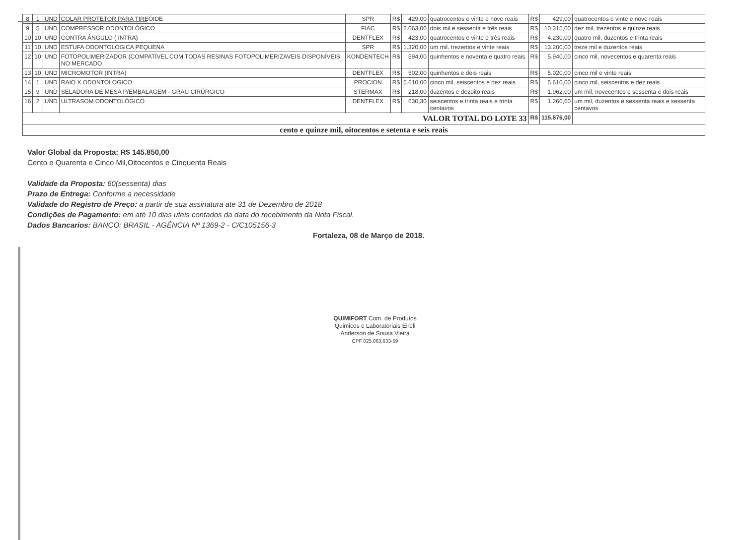| 8 | 1 | UND | COLAR PROTETOR PARA TIREÓIDE | SPR | R$ | 429,00 | quatrocentos e vinte e nove reais | R$ | 429,00 | quatrocentos e vinte e nove reais |
| 9 | 5 | UND | COMPRESSOR ODONTOLÓGICO | FIAC | R$ | 2.063,00 | dois mil e sessenta e três reais | R$ | 10.315,00 | dez mil, trezentos e quinze reais |
| 10 | 10 | UND | CONTRA ÂNGULO ( INTRA) | DENTFLEX | R$ | 423,00 | quatrocentos e vinte e três reais | R$ | 4.230,00 | quatro mil, duzentos e trinta reais |
| 11 | 10 | UND | ESTUFA ODONTOLOGICA PEQUENA | SPR | R$ | 1.320,00 | um mil, trezentos e vinte reais | R$ | 13.200,00 | treze mil e duzentos reais |
| 12 | 10 | UND | FOTOPOLIMERIZADOR (COMPATÍVEL COM TODAS RESINAS FOTOPOLIMERIZAVEIS DISPONÍVEIS NO MERCADO | KONDENTECH | R$ | 594,00 | quinhentos e noventa e quatro reais | R$ | 5.940,00 | cinco mil, novecentos e quarenta reais |
| 13 | 10 | UND | MICROMOTOR (INTRA) | DENTFLEX | R$ | 502,00 | quinhentos e dois reais | R$ | 5.020,00 | cinco mil e vinte reais |
| 14 | 1 | UND | RAIO X ODONTOLOGICO | PROCION | R$ | 5.610,00 | cinco mil, seiscentos e dez reais | R$ | 5.610,00 | cinco mil, seiscentos e dez reais |
| 15 | 9 | UND | SELADORA DE MESA P/EMBALAGEM - GRAU CIRÚRGICO | STERMAX | R$ | 218,00 | duzentos e dezoito reais | R$ | 1.962,00 | um mil, novecentos e sessenta e dois reais |
| 16 | 2 | UND | ULTRASOM ODONTOLÓGICO | DENTFLEX | R$ | 630,30 | seiscentos e trinta reais e trinta centavos | R$ | 1.260,60 | um mil, duzentos e sessenta reais e sessenta centavos |
| VALOR TOTAL DO LOTE 33 | | | | | | | | R$ | 115.876,00 | |
| cento e quinze mil, oitocentos e setenta e seis reais | | | | | | | | | | |
Valor Global da Proposta: R$ 145.850,00
Cento e Quarenta e Cinco Mil,Oitocentos e Cinquenta Reais
Validade da Proposta: 60(sessenta) dias
Prazo de Entrega: Conforme a necessidade
Validade do Registro de Preço: a partir de sua assinatura ate 31 de Dezembro de 2018
Condições de Pagamento: em até 10 dias uteis contados da data do recebimento da Nota Fiscal.
Dados Bancarios: BANCO: BRASIL - AGÊNCIA Nº 1369-2 - C/C105156-3
Fortaleza, 08 de Março de 2018.
QUIMIFORT Com. de Produtos
Quimicos e Laboratoriais Eireli
Anderson de Sousa Vieira
CPF 025.063.633-59